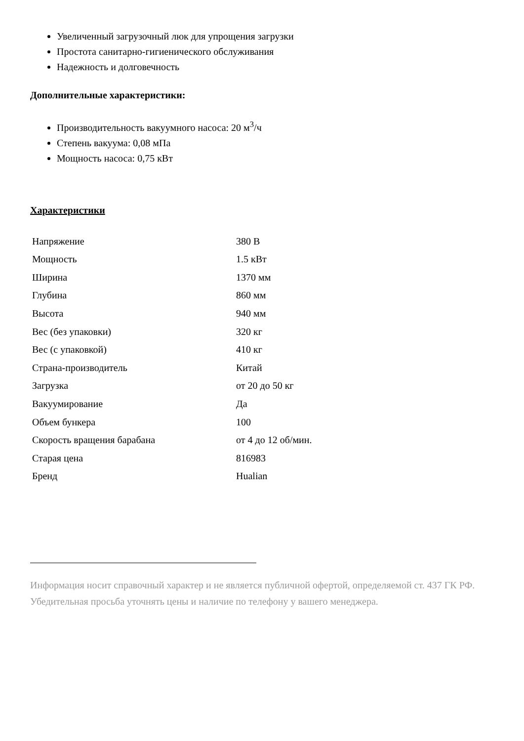Увеличенный загрузочный люк для упрощения загрузки
Простота санитарно-гигиенического обслуживания
Надежность и долговечность
Дополнительные характеристики:
Производительность вакуумного насоса: 20 м<sup>3</sup>/ч
Степень вакуума: 0,08 мПа
Мощность насоса: 0,75 кВт
Характеристики
| Напряжение | 380 В |
| Мощность | 1.5 кВт |
| Ширина | 1370 мм |
| Глубина | 860 мм |
| Высота | 940 мм |
| Вес (без упаковки) | 320 кг |
| Вес (с упаковкой) | 410 кг |
| Страна-производитель | Китай |
| Загрузка | от 20 до 50 кг |
| Вакуумирование | Да |
| Объем бункера | 100 |
| Скорость вращения барабана | от 4 до 12 об/мин. |
| Старая цена | 816983 |
| Бренд | Hualian |
Информация носит справочный характер и не является публичной офертой, определяемой ст. 437 ГК РФ. Убедительная просьба уточнять цены и наличие по телефону у вашего менеджера.